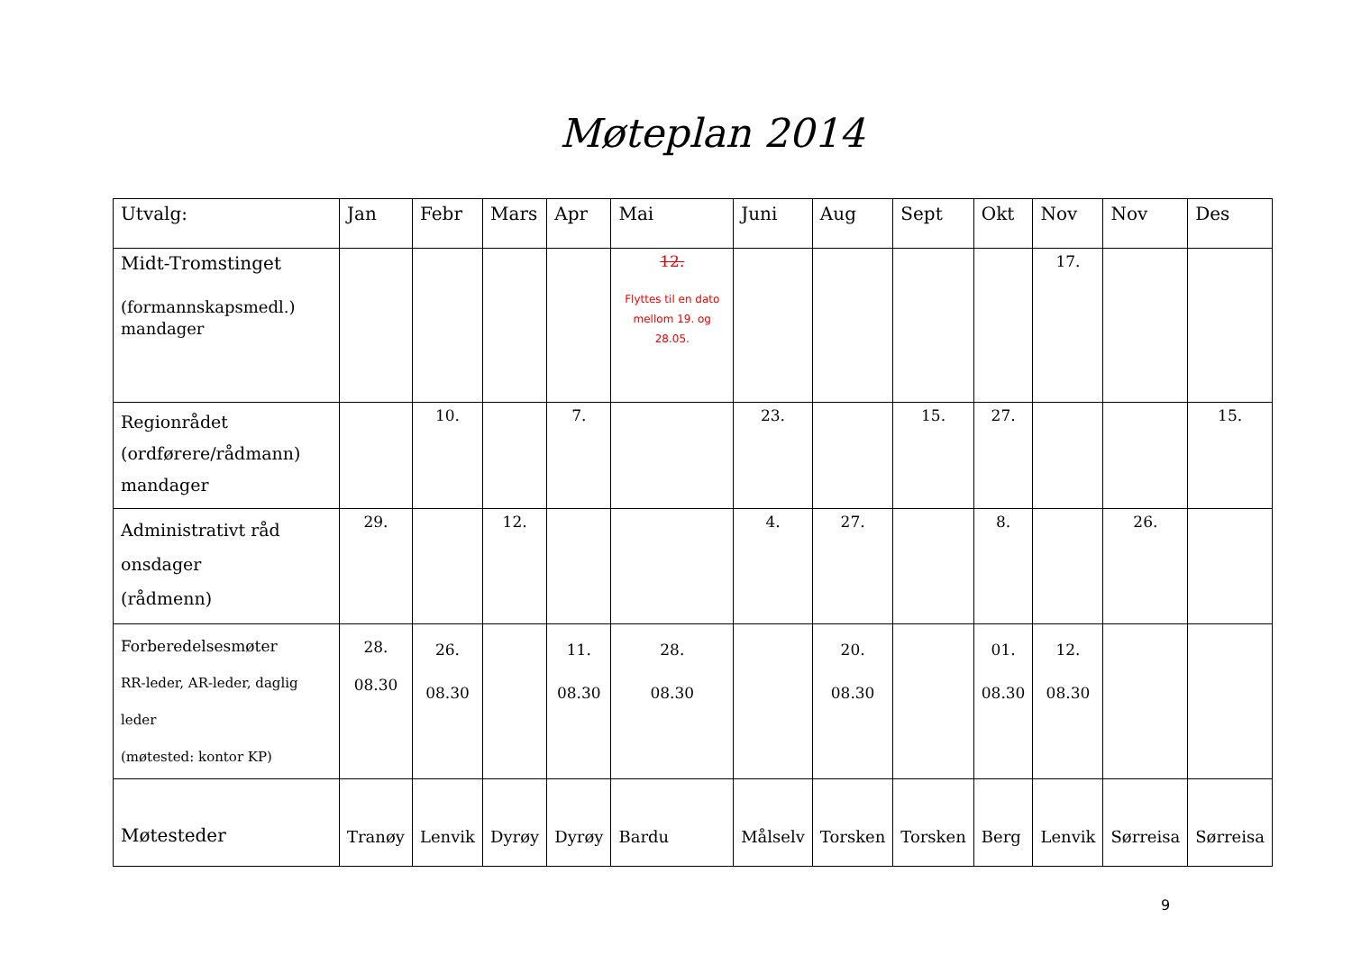Møteplan 2014
| Utvalg: | Jan | Febr | Mars | Apr | Mai | Juni | Aug | Sept | Okt | Nov | Nov | Des |
| Midt-Tromstinget (formannskapsmedl.) mandager | | | | | 12. Flyttes til en dato mellom 19. og 28.05. | | | | | 17. | | |
| Regionrådet (ordførere/rådmann) mandager | | 10. | | 7. | | 23. | | 15. | 27. | | | 15. |
| Administrativt råd onsdager (rådmenn) | 29. | | 12. | | | 4. | 27. | | 8. | | 26. | |
| Forberedelsesmøter RR-leder, AR-leder, daglig leder (møtested: kontor KP) | 28. 08.30 | 26. 08.30 | | 11. 08.30 | 28. 08.30 | | 20. 08.30 | | 01. 08.30 | 12. 08.30 | | |
| Møtesteder | Tranøy | Lenvik | Dyrøy | Dyrøy | Bardu | Målselv | Torsken | Torsken | Berg | Lenvik | Sørreisa | Sørreisa |
9